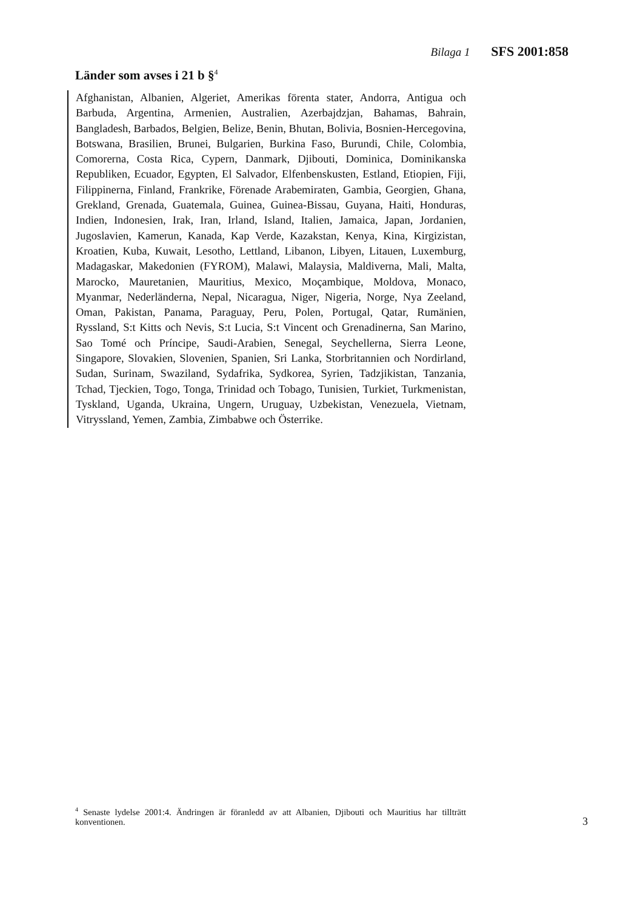Bilaga 1 SFS 2001:858
Länder som avses i 21 b §<sup>4</sup>
Afghanistan, Albanien, Algeriet, Amerikas förenta stater, Andorra, Antigua och Barbuda, Argentina, Armenien, Australien, Azerbajdzjan, Bahamas, Bahrain, Bangladesh, Barbados, Belgien, Belize, Benin, Bhutan, Bolivia, Bosnien-Hercegovina, Botswana, Brasilien, Brunei, Bulgarien, Burkina Faso, Burundi, Chile, Colombia, Comorerna, Costa Rica, Cypern, Danmark, Djibouti, Dominica, Dominikanska Republiken, Ecuador, Egypten, El Salvador, Elfenbenskusten, Estland, Etiopien, Fiji, Filippinerna, Finland, Frankrike, Förenade Arabemiraten, Gambia, Georgien, Ghana, Grekland, Grenada, Guatemala, Guinea, Guinea-Bissau, Guyana, Haiti, Honduras, Indien, Indonesien, Irak, Iran, Irland, Island, Italien, Jamaica, Japan, Jordanien, Jugoslavien, Kamerun, Kanada, Kap Verde, Kazakstan, Kenya, Kina, Kirgizistan, Kroatien, Kuba, Kuwait, Lesotho, Lettland, Libanon, Libyen, Litauen, Luxemburg, Madagaskar, Makedonien (FYROM), Malawi, Malaysia, Maldiverna, Mali, Malta, Marocko, Mauretanien, Mauritius, Mexico, Moçambique, Moldova, Monaco, Myanmar, Nederländerna, Nepal, Nicaragua, Niger, Nigeria, Norge, Nya Zeeland, Oman, Pakistan, Panama, Paraguay, Peru, Polen, Portugal, Qatar, Rumänien, Ryssland, S:t Kitts och Nevis, S:t Lucia, S:t Vincent och Grenadinerna, San Marino, Sao Tomé och Príncipe, Saudi-Arabien, Senegal, Seychellerna, Sierra Leone, Singapore, Slovakien, Slovenien, Spanien, Sri Lanka, Storbritannien och Nordirland, Sudan, Surinam, Swaziland, Sydafrika, Sydkorea, Syrien, Tadzjikistan, Tanzania, Tchad, Tjeckien, Togo, Tonga, Trinidad och Tobago, Tunisien, Turkiet, Turkmenistan, Tyskland, Uganda, Ukraina, Ungern, Uruguay, Uzbekistan, Venezuela, Vietnam, Vitryssland, Yemen, Zambia, Zimbabwe och Österrike.
<sup>4</sup> Senaste lydelse 2001:4. Ändringen är föranledd av att Albanien, Djibouti och Mauritius har tillträtt konventionen.
3